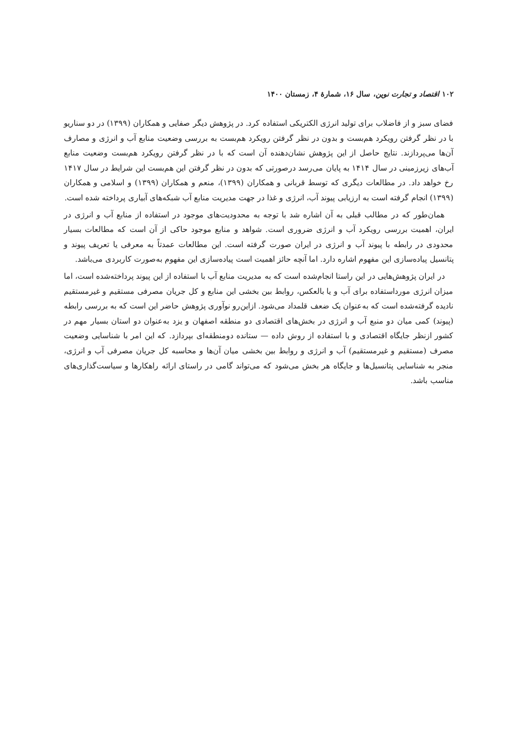۱۰۲ اقتصاد و تجارت نوین، سال ۱۶، شمارهٔ ۴، زمستان ۱۴۰۰
فضای سبز و از فاضلاب برای تولید انرژی الکتریکی استفاده کرد. در پژوهش دیگر صفایی و همکاران (۱۳۹۹) در دو سناریو با در نظر گرفتن رویکرد هم‌بست و بدون در نظر گرفتن رویکرد هم‌بست به بررسی وضعیت منابع آب و انرژی و مصارف آن‌ها می‌پردازند. نتایج حاصل از این پژوهش نشان‌دهنده آن است که با در نظر گرفتن رویکرد هم‌بست وضعیت منابع آب‌های زیرزمینی در سال ۱۴۱۴ به پایان می‌رسد درصورتی که بدون در نظر گرفتن این هم‌بست این شرایط در سال ۱۴۱۷ رخ خواهد داد. در مطالعات دیگری که توسط قربانی و همکاران (۱۳۹۹)، منعم و همکاران (۱۳۹۹) و اسلامی و همکاران (۱۳۹۹) انجام گرفته است به ارزیابی پیوند آب، انرژی و غذا در جهت مدیریت منابع آب شبکه‌های آبیاری پرداخته شده است.
همان‌طور که در مطالب قبلی به آن اشاره شد با توجه به محدودیت‌های موجود در استفاده از منابع آب و انرژی در ایران، اهمیت بررسی رویکرد آب و انرژی ضروری است. شواهد و منابع موجود حاکی از آن است که مطالعات بسیار محدودی در رابطه با پیوند آب و انرژی در ایران صورت گرفته است. این مطالعات عمدتاً به معرفی یا تعریف پیوند و پتانسیل پیاده‌سازی این مفهوم اشاره دارد. اما آنچه حائز اهمیت است پیاده‌سازی این مفهوم به‌صورت کاربردی می‌باشد.
در ایران پژوهش‌هایی در این راستا انجام‌شده است که به مدیریت منابع آب با استفاده از این پیوند پرداخته‌شده است، اما میزان انرژی مورداستفاده برای آب و یا بالعکس، روابط بین بخشی این منابع و کل جریان مصرفی مستقیم و غیرمستقیم نادیده گرفته‌شده است که به‌عنوان یک ضعف قلمداد می‌شود. ازاین‌رو نوآوری پژوهش حاضر این است که به بررسی رابطه (پیوند) کمی میان دو منبع آب و انرژی در بخش‌های اقتصادی دو منطقه اصفهان و یزد به‌عنوان دو استان بسیار مهم در کشور ازنظر جایگاه اقتصادی و با استفاده از روش داده — ستانده دومنطقه‌ای بپردازد. که این امر با شناسایی وضعیت مصرف (مستقیم و غیرمستقیم) آب و انرژی و روابط بین بخشی میان آن‌ها و محاسبه کل جریان مصرفی آب و انرژی، منجر به شناسایی پتانسیل‌ها و جایگاه هر بخش می‌شود که می‌تواند گامی در راستای ارائه راهکارها و سیاست‌گذاری‌های مناسب باشد.